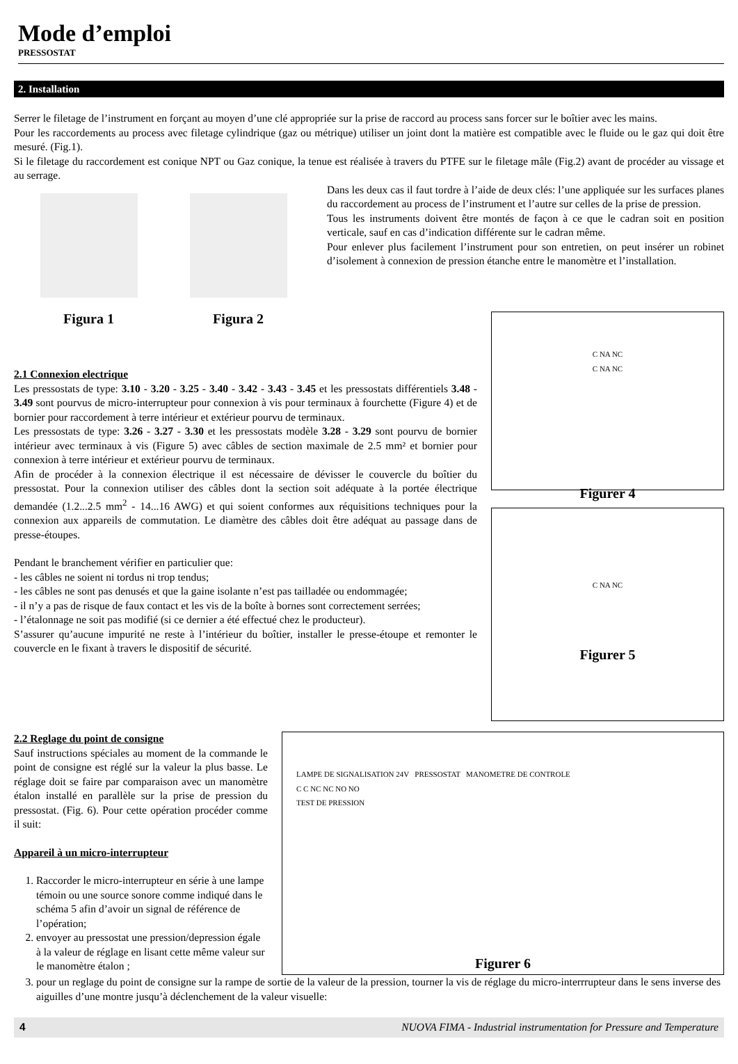Mode d’emploi
PRESSOSTAT
2. Installation
Serrer le filetage de l’instrument en forçant au moyen d’une clé appropriée sur la prise de raccord au process sans forcer sur le boîtier avec les mains.
Pour les raccordements au process avec filetage cylindrique (gaz ou métrique) utiliser un joint dont la matière est compatible avec le fluide ou le gaz qui doit être mesuré. (Fig.1).
Si le filetage du raccordement est conique NPT ou Gaz conique, la tenue est réalisée à travers du PTFE sur le filetage mâle (Fig.2) avant de procéder au vissage et au serrage.
Figura 1 Figura 2
Dans les deux cas il faut tordre à l’aide de deux clés: l’une appliquée sur les surfaces planes du raccordement au process de l’instrument et l’autre sur celles de la prise de pression.
Tous les instruments doivent être montés de façon à ce que le cadran soit en position verticale, sauf en cas d’indication différente sur le cadran même.
Pour enlever plus facilement l’instrument pour son entretien, on peut insérer un robinet d’isolement à connexion de pression étanche entre le manomètre et l’installation.
2.1 Connexion electrique
Les pressostats de type: 3.10 - 3.20 - 3.25 - 3.40 - 3.42 - 3.43 - 3.45 et les pressostats différentiels 3.48 - 3.49 sont pourvus de micro-interrupteur pour connexion à vis pour terminaux à fourchette (Figure 4) et de bornier pour raccordement à terre intérieur et extérieur pourvu de terminaux.
Les pressostats de type: 3.26 - 3.27 - 3.30 et les pressostats modèle 3.28 - 3.29 sont pourvu de bornier intérieur avec terminaux à vis (Figure 5) avec câbles de section maximale de 2.5 mm² et bornier pour connexion à terre intérieur et extérieur pourvu de terminaux.
Afin de procéder à la connexion électrique il est nécessaire de dévisser le couvercle du boîtier du pressostat. Pour la connexion utiliser des câbles dont la section soit adéquate à la portée électrique demandée (1.2...2.5 mm<sup>2</sup> - 14...16 AWG) et qui soient conformes aux réquisitions techniques pour la connexion aux appareils de commutation. Le diamètre des câbles doit être adéquat au passage dans de presse-étoupes.
Pendant le branchement vérifier en particulier que:
- les câbles ne soient ni tordus ni trop tendus;
- les câbles ne sont pas denusés et que la gaine isolante n’est pas tailladée ou endommagée;
- il n’y a pas de risque de faux contact et les vis de la boîte à bornes sont correctement serrées;
- l’étalonnage ne soit pas modifié (si ce dernier a été effectué chez le producteur).
S’assurer qu’aucune impurité ne reste à l’intérieur du boîtier, installer le presse-étoupe et remonter le couvercle en le fixant à travers le dispositif de sécurité.
C NA NC
C NA NC
Figurer 4
C NA NC
Figurer 5
2.2 Reglage du point de consigne
Sauf instructions spéciales au moment de la commande le point de consigne est réglé sur la valeur la plus basse. Le réglage doit se faire par comparaison avec un manomètre étalon installé en parallèle sur la prise de pression du pressostat. (Fig. 6). Pour cette opération procéder comme il suit:
Appareil à un micro-interrupteur
1. Raccorder le micro-interrupteur en série à une lampe témoin ou une source sonore comme indiqué dans le schéma 5 afin d’avoir un signal de référence de l’opération;
2. envoyer au pressostat une pression/depression égale à la valeur de réglage en lisant cette même valeur sur le manomètre étalon ;
LAMPE DE SIGNALISATION 24V PRESSOSTAT MANOMETRE DE CONTROLE
C C NC NC NO NO
TEST DE PRESSION
Figurer 6
3. pour un reglage du point de consigne sur la rampe de sortie de la valeur de la pression, tourner la vis de réglage du micro-interrrupteur dans le sens inverse des aiguilles d’une montre jusqu’à déclenchement de la valeur visuelle:
4 NUOVA FIMA - Industrial instrumentation for Pressure and Temperature